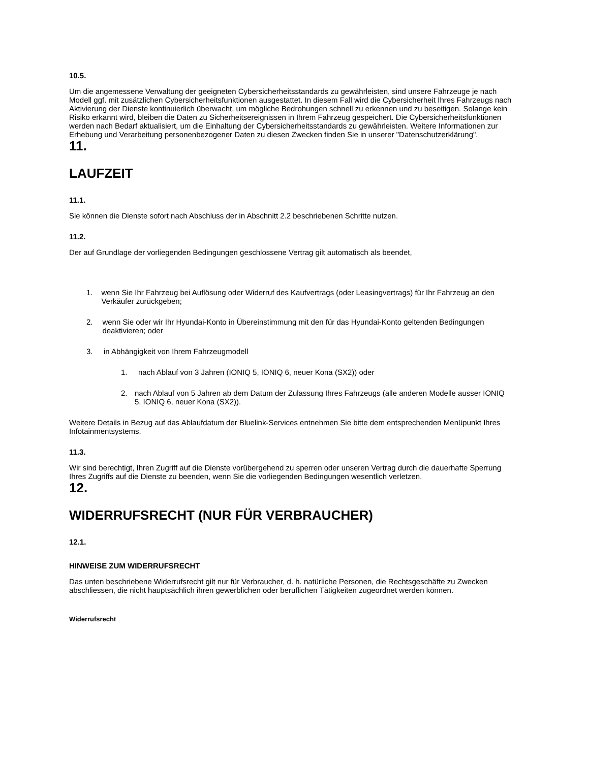10.5.
Um die angemessene Verwaltung der geeigneten Cybersicherheitsstandards zu gewährleisten, sind unsere Fahrzeuge je nach Modell ggf. mit zusätzlichen Cybersicherheitsfunktionen ausgestattet. In diesem Fall wird die Cybersicherheit Ihres Fahrzeugs nach Aktivierung der Dienste kontinuierlich überwacht, um mögliche Bedrohungen schnell zu erkennen und zu beseitigen. Solange kein Risiko erkannt wird, bleiben die Daten zu Sicherheitsereignissen in Ihrem Fahrzeug gespeichert. Die Cybersicherheitsfunktionen werden nach Bedarf aktualisiert, um die Einhaltung der Cybersicherheitsstandards zu gewährleisten. Weitere Informationen zur Erhebung und Verarbeitung personenbezogener Daten zu diesen Zwecken finden Sie in unserer "Datenschutzerklärung".
11.
LAUFZEIT
11.1.
Sie können die Dienste sofort nach Abschluss der in Abschnitt 2.2 beschriebenen Schritte nutzen.
11.2.
Der auf Grundlage der vorliegenden Bedingungen geschlossene Vertrag gilt automatisch als beendet,
1. wenn Sie Ihr Fahrzeug bei Auflösung oder Widerruf des Kaufvertrags (oder Leasingvertrags) für Ihr Fahrzeug an den Verkäufer zurückgeben;
2. wenn Sie oder wir Ihr Hyundai-Konto in Übereinstimmung mit den für das Hyundai-Konto geltenden Bedingungen deaktivieren; oder
3. in Abhängigkeit von Ihrem Fahrzeugmodell
1. nach Ablauf von 3 Jahren (IONIQ 5, IONIQ 6, neuer Kona (SX2)) oder
2. nach Ablauf von 5 Jahren ab dem Datum der Zulassung Ihres Fahrzeugs (alle anderen Modelle ausser IONIQ 5, IONIQ 6, neuer Kona (SX2)).
Weitere Details in Bezug auf das Ablaufdatum der Bluelink-Services entnehmen Sie bitte dem entsprechenden Menüpunkt Ihres Infotainmentsystems.
11.3.
Wir sind berechtigt, Ihren Zugriff auf die Dienste vorübergehend zu sperren oder unseren Vertrag durch die dauerhafte Sperrung Ihres Zugriffs auf die Dienste zu beenden, wenn Sie die vorliegenden Bedingungen wesentlich verletzen.
12.
WIDERRUFSRECHT (NUR FÜR VERBRAUCHER)
12.1.
HINWEISE ZUM WIDERRUFSRECHT
Das unten beschriebene Widerrufsrecht gilt nur für Verbraucher, d. h. natürliche Personen, die Rechtsgeschäfte zu Zwecken abschliessen, die nicht hauptsächlich ihren gewerblichen oder beruflichen Tätigkeiten zugeordnet werden können.
Widerrufsrecht